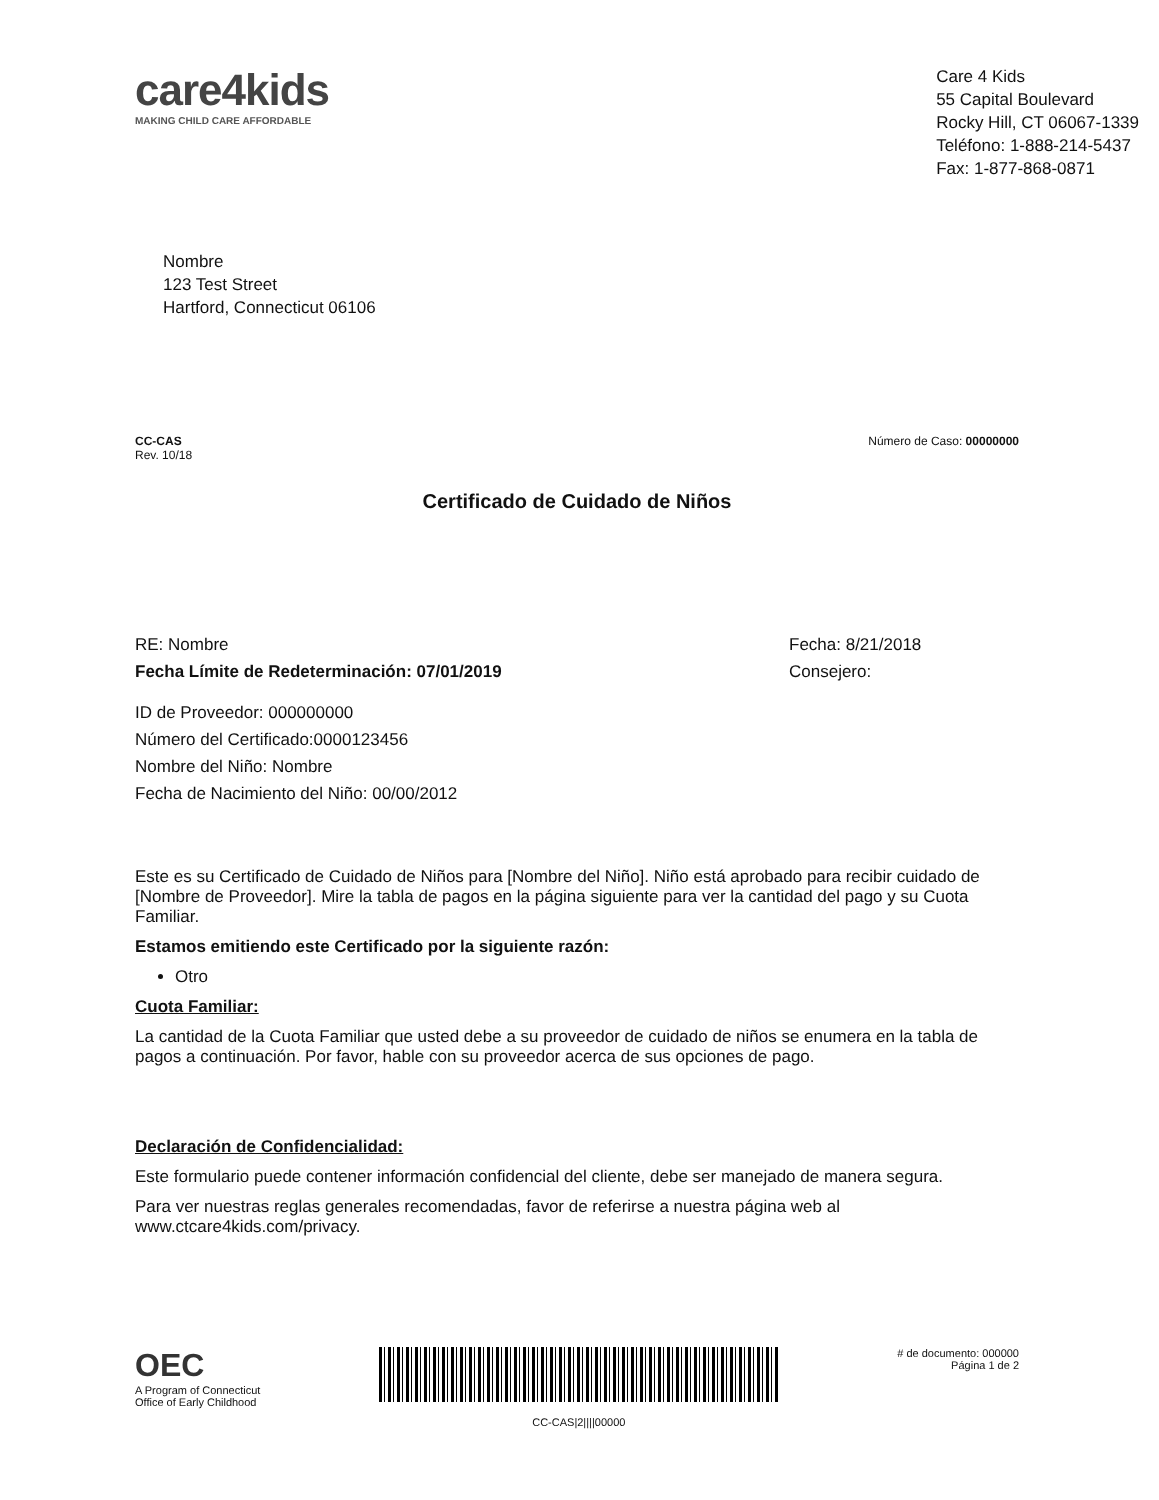care4kids
MAKING CHILD CARE AFFORDABLE
Care 4 Kids
55 Capital Boulevard
Rocky Hill, CT 06067-1339
Teléfono: 1-888-214-5437
Fax: 1-877-868-0871
Nombre
123 Test Street
Hartford, Connecticut 06106
CC-CAS
Rev. 10/18
Número de Caso: 00000000
Certificado de Cuidado de Niños
RE: Nombre
Fecha Límite de Redeterminación: 07/01/2019
Fecha: 8/21/2018
Consejero:
ID de Proveedor: 000000000
Número del Certificado:0000123456
Nombre del Niño: Nombre
Fecha de Nacimiento del Niño: 00/00/2012
Este es su Certificado de Cuidado de Niños para [Nombre del Niño]. Niño está aprobado para recibir cuidado de [Nombre de Proveedor]. Mire la tabla de pagos en la página siguiente para ver la cantidad del pago y su Cuota Familiar.
Estamos emitiendo este Certificado por la siguiente razón:
Otro
Cuota Familiar:
La cantidad de la Cuota Familiar que usted debe a su proveedor de cuidado de niños se enumera en la tabla de pagos a continuación. Por favor, hable con su proveedor acerca de sus opciones de pago.
Declaración de Confidencialidad:
Este formulario puede contener información confidencial del cliente, debe ser manejado de manera segura.
Para ver nuestras reglas generales recomendadas, favor de referirse a nuestra página web al www.ctcare4kids.com/privacy.
OEC
A Program of Connecticut
Office of Early Childhood
CC-CAS|2||||00000
# de documento: 000000
Página 1 de 2